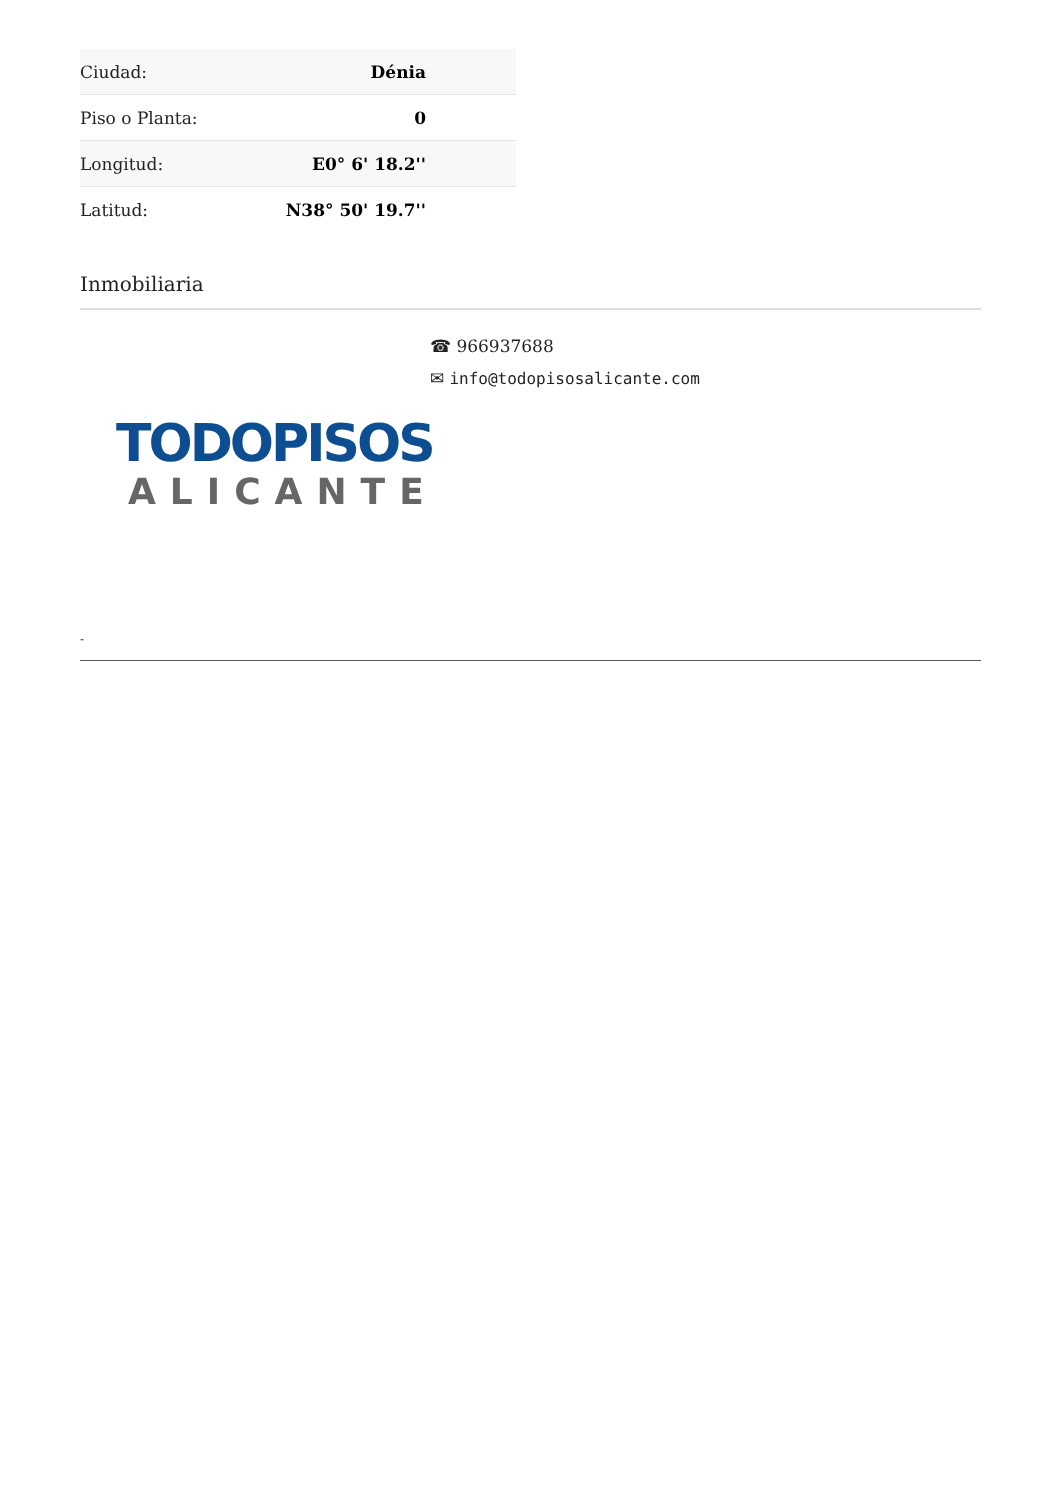| Ciudad: | Dénia |
| Piso o Planta: | 0 |
| Longitud: | E0° 6' 18.2'' |
| Latitud: | N38° 50' 19.7'' |
Inmobiliaria
☎ 966937688
✉ info@todopisosalicante.com
TODOPISOS
ALICANTE
-